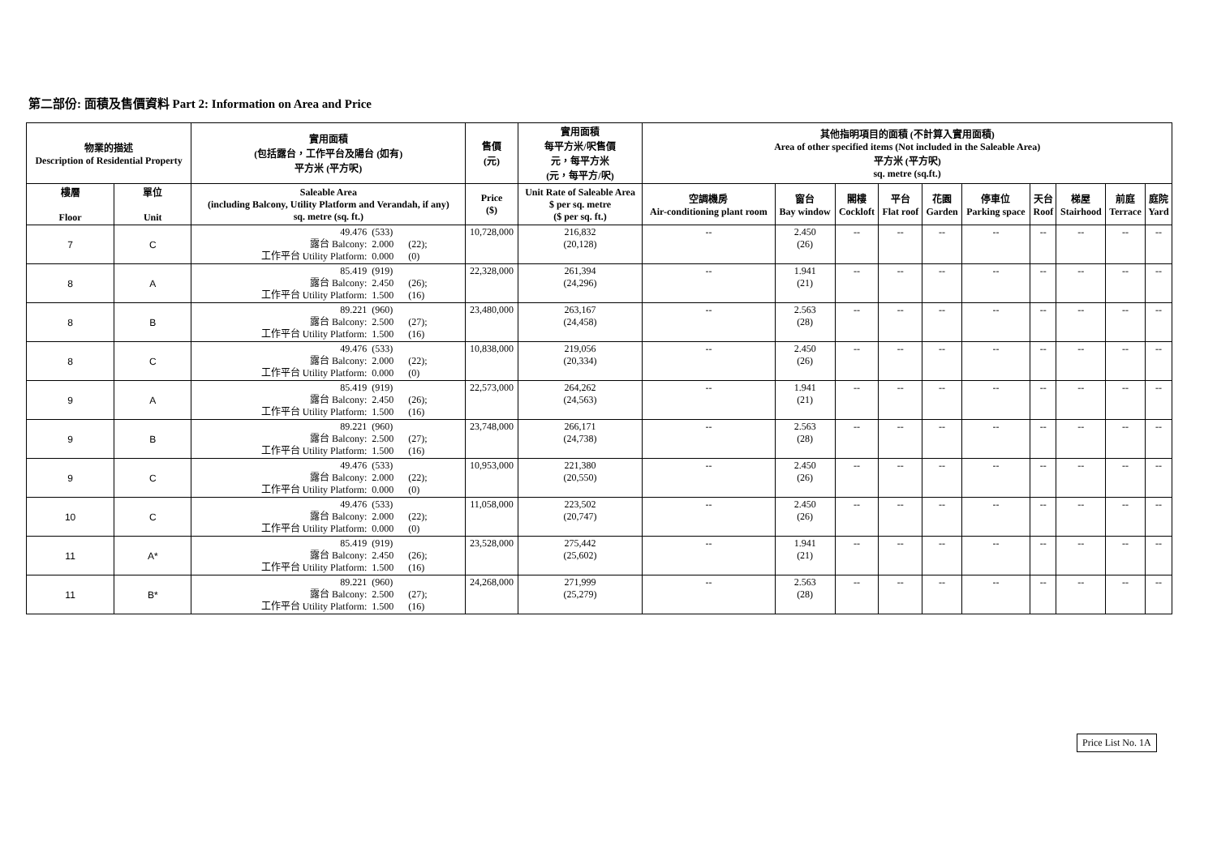第二部份: 面積及售價資料 Part 2: Information on Area and Price
| 物業的描述 Description of Residential Property | | 實用面積 (包括露台，工作平台及陽台 (如有) 平方米 (平方呎) | 售價 (元) | 實用面積 每平方米/呎售價 元，每平方米 (元，每平方/呎) | 其他指明項目的面積 (不計算入實用面積) Area of other specified items (Not included in the Saleable Area) 平方米 (平方呎) sq. metre (sq.ft.) | | | | | | | | | |
| --- | --- | --- | --- | --- | --- | --- | --- | --- | --- | --- | --- | --- | --- | --- |
| 樓層 Floor | 單位 Unit | Saleable Area (including Balcony, Utility Platform and Verandah, if any) sq. metre (sq. ft.) | Price ($) | Unit Rate of Saleable Area $ per sq. metre ($ per sq. ft.) | 空調機房 Air-conditioning plant room | 窗台 Bay window | 閣樓 Cockloft | 平台 Flat roof | 花園 Garden | 停車位 Parking space | 天台 Roof | 梯屋 Stairhood | 前庭 Terrace | 庭院 Yard |
| 7 | C | 49.476 (533) 露台 Balcony: 2.000 (22); 工作平台 Utility Platform: 0.000 (0) | 10,728,000 | 216,832 (20,128) | -- | 2.450 (26) | -- | -- | -- | -- | -- | -- | -- | -- |
| 8 | A | 85.419 (919) 露台 Balcony: 2.450 (26); 工作平台 Utility Platform: 1.500 (16) | 22,328,000 | 261,394 (24,296) | -- | 1.941 (21) | -- | -- | -- | -- | -- | -- | -- | -- |
| 8 | B | 89.221 (960) 露台 Balcony: 2.500 (27); 工作平台 Utility Platform: 1.500 (16) | 23,480,000 | 263,167 (24,458) | -- | 2.563 (28) | -- | -- | -- | -- | -- | -- | -- | -- |
| 8 | C | 49.476 (533) 露台 Balcony: 2.000 (22); 工作平台 Utility Platform: 0.000 (0) | 10,838,000 | 219,056 (20,334) | -- | 2.450 (26) | -- | -- | -- | -- | -- | -- | -- | -- |
| 9 | A | 85.419 (919) 露台 Balcony: 2.450 (26); 工作平台 Utility Platform: 1.500 (16) | 22,573,000 | 264,262 (24,563) | -- | 1.941 (21) | -- | -- | -- | -- | -- | -- | -- | -- |
| 9 | B | 89.221 (960) 露台 Balcony: 2.500 (27); 工作平台 Utility Platform: 1.500 (16) | 23,748,000 | 266,171 (24,738) | -- | 2.563 (28) | -- | -- | -- | -- | -- | -- | -- | -- |
| 9 | C | 49.476 (533) 露台 Balcony: 2.000 (22); 工作平台 Utility Platform: 0.000 (0) | 10,953,000 | 221,380 (20,550) | -- | 2.450 (26) | -- | -- | -- | -- | -- | -- | -- | -- |
| 10 | C | 49.476 (533) 露台 Balcony: 2.000 (22); 工作平台 Utility Platform: 0.000 (0) | 11,058,000 | 223,502 (20,747) | -- | 2.450 (26) | -- | -- | -- | -- | -- | -- | -- | -- |
| 11 | A* | 85.419 (919) 露台 Balcony: 2.450 (26); 工作平台 Utility Platform: 1.500 (16) | 23,528,000 | 275,442 (25,602) | -- | 1.941 (21) | -- | -- | -- | -- | -- | -- | -- | -- |
| 11 | B* | 89.221 (960) 露台 Balcony: 2.500 (27); 工作平台 Utility Platform: 1.500 (16) | 24,268,000 | 271,999 (25,279) | -- | 2.563 (28) | -- | -- | -- | -- | -- | -- | -- | -- |
Price List No. 1A